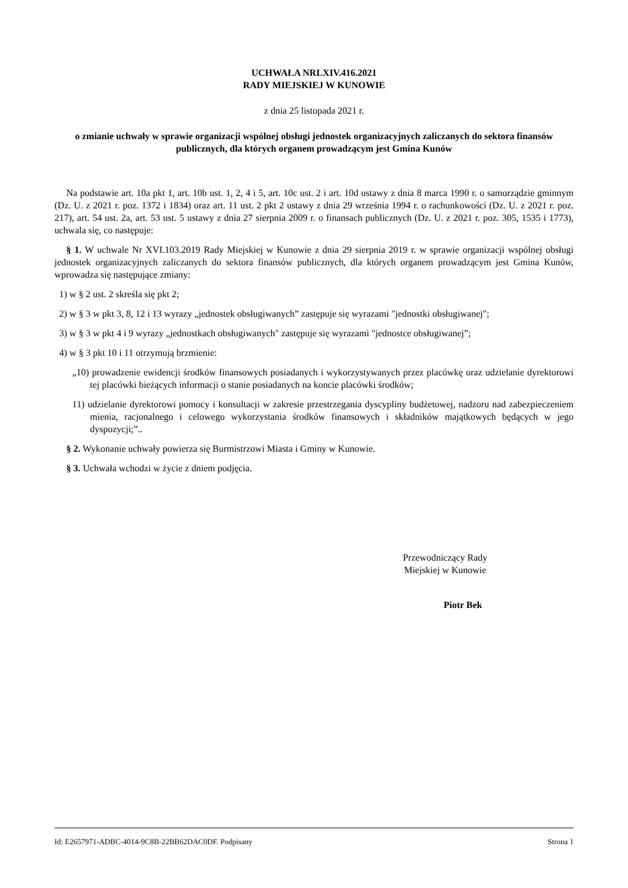UCHWAŁA NRLXIV.416.2021
RADY MIEJSKIEJ W KUNOWIE
z dnia 25 listopada 2021 r.
o zmianie uchwały w sprawie organizacji wspólnej obsługi jednostek organizacyjnych zaliczanych do sektora finansów publicznych, dla których organem prowadzącym jest Gmina Kunów
Na podstawie art. 10a pkt 1, art. 10b ust. 1, 2, 4 i 5, art. 10c ust. 2 i art. 10d ustawy z dnia 8 marca 1990 r. o samorządzie gminnym (Dz. U. z 2021 r. poz. 1372 i 1834) oraz art. 11 ust. 2 pkt 2 ustawy z dnia 29 września 1994 r. o rachunkowości (Dz. U. z 2021 r. poz. 217), art. 54 ust. 2a, art. 53 ust. 5 ustawy z dnia 27 sierpnia 2009 r. o finansach publicznych (Dz. U. z 2021 r. poz. 305, 1535 i 1773), uchwala się, co następuje:
§ 1. W uchwale Nr XVI.103.2019 Rady Miejskiej w Kunowie z dnia 29 sierpnia 2019 r. w sprawie organizacji wspólnej obsługi jednostek organizacyjnych zaliczanych do sektora finansów publicznych, dla których organem prowadzącym jest Gmina Kunów, wprowadza się następujące zmiany:
1) w § 2 ust. 2 skreśla się pkt 2;
2) w § 3 w pkt 3, 8, 12 i 13 wyrazy „jednostek obsługiwanych” zastępuje się wyrazami "jednostki obsługiwanej";
3) w § 3 w pkt 4 i 9 wyrazy „jednostkach obsługiwanych" zastępuje się wyrazami "jednostce obsługiwanej”;
4) w § 3 pkt 10 i 11 otrzymują brzmienie:
„10) prowadzenie ewidencji środków finansowych posiadanych i wykorzystywanych przez placówkę oraz udzielanie dyrektorowi tej placówki bieżących informacji o stanie posiadanych na koncie placówki środków;
11) udzielanie dyrektorowi pomocy i konsultacji w zakresie przestrzegania dyscypliny budżetowej, nadzoru nad zabezpieczeniem mienia, racjonalnego i celowego wykorzystania środków finansowych i składników majątkowych będących w jego dyspozycji;”..
§ 2. Wykonanie uchwały powierza się Burmistrzowi Miasta i Gminy w Kunowie.
§ 3. Uchwała wchodzi w życie z dniem podjęcia.
Przewodniczący Rady
Miejskiej w Kunowie
Piotr Bek
Id: E2657971-ADBC-4014-9C8B-22BB62DAC0DF. Podpisany Strona 1